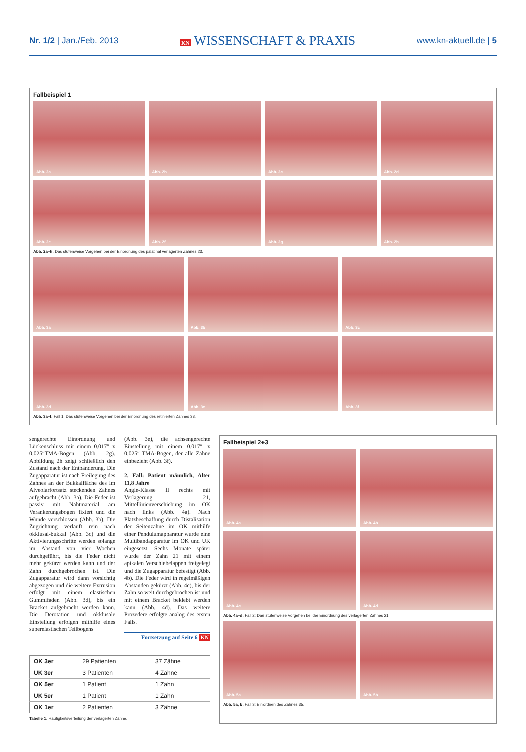Nr. 1/2 | Jan./Feb. 2013
KN WISSENSCHAFT & PRAXIS
www.kn-aktuell.de | 5
Fallbeispiel 1
Abb. 2a
Abb. 2b
Abb. 2c
Abb. 2d
Abb. 2e
Abb. 2f
Abb. 2g
Abb. 2h
Abb. 2a–h: Das stufenweise Vorgehen bei der Einordnung des palatinal verlagerten Zahnes 23.
Abb. 3a
Abb. 3b
Abb. 3c
Abb. 3d
Abb. 3e
Abb. 3f
Abb. 3a–f: Fall 1: Das stufenweise Vorgehen bei der Einordnung des retinierten Zahnes 33.
sengerechte Einordnung und Lückenschluss mit einem 0.017″ x 0.025″TMA-Bogen (Abb. 2g). Abbildung 2h zeigt schließlich den Zustand nach der Entbänderung. Die Zugapparatur ist nach Freilegung des Zahnes an der Bukkalfläche des im Alveolarfortsatz steckenden Zahnes aufgebracht (Abb. 3a). Die Feder ist passiv mit Nahtmaterial am Verankerungsbogen fixiert und die Wunde verschlossen (Abb. 3b). Die Zugrichtung verläuft rein nach okklusal-bukkal (Abb. 3c) und die Aktivierungsschritte werden solange im Abstand von vier Wochen durchgeführt, bis die Feder nicht mehr gekürzt werden kann und der Zahn durchgebrochen ist. Die Zugapparatur wird dann vorsichtig abgezogen und die weitere Extrusion erfolgt mit einem elastischen Gummifaden (Abb. 3d), bis ein Bracket aufgebracht werden kann. Die Derotation und okklusale Einstellung erfolgen mithilfe eines superelastischen Teilbogens
(Abb. 3e), die achsengerechte Einstellung mit einem 0.017″ x 0.025″ TMA-Bogen, der alle Zähne einbezieht (Abb. 3f).
2. Fall: Patient männlich, Alter 11,8 Jahre
Angle-Klasse II rechts mit Verlagerung 21, Mittellinienverschiebung im OK nach links (Abb. 4a). Nach Platzbeschaffung durch Distalisation der Seitenzähne im OK mithilfe einer Pendulumapparatur wurde eine Multibandapparatur im OK und UK eingesetzt. Sechs Monate später wurde der Zahn 21 mit einem apikalen Verschiebelappen freigelegt und die Zugapparatur befestigt (Abb. 4b). Die Feder wird in regelmäßigen Abständen gekürzt (Abb. 4c), bis der Zahn so weit durchgebrochen ist und mit einem Bracket beklebt werden kann (Abb. 4d). Das weitere Prozedere erfolgte analog des ersten Falls.
Fortsetzung auf Seite 6 KN
| OK 3er | 29 Patienten | 37 Zähne |
| UK 3er | 3 Patienten | 4 Zähne |
| OK 5er | 1 Patient | 1 Zahn |
| UK 5er | 1 Patient | 1 Zahn |
| OK 1er | 2 Patienten | 3 Zähne |
Tabelle 1: Häufigkeitsverteilung der verlagerten Zähne.
Fallbeispiel 2+3
Abb. 4a
Abb. 4b
Abb. 4c
Abb. 4d
Abb. 4a–d: Fall 2: Das stufenweise Vorgehen bei der Einordnung des verlagerten Zahnes 21.
Abb. 5a
Abb. 5b
Abb. 5a, b: Fall 3: Einordnen des Zahnes 35.